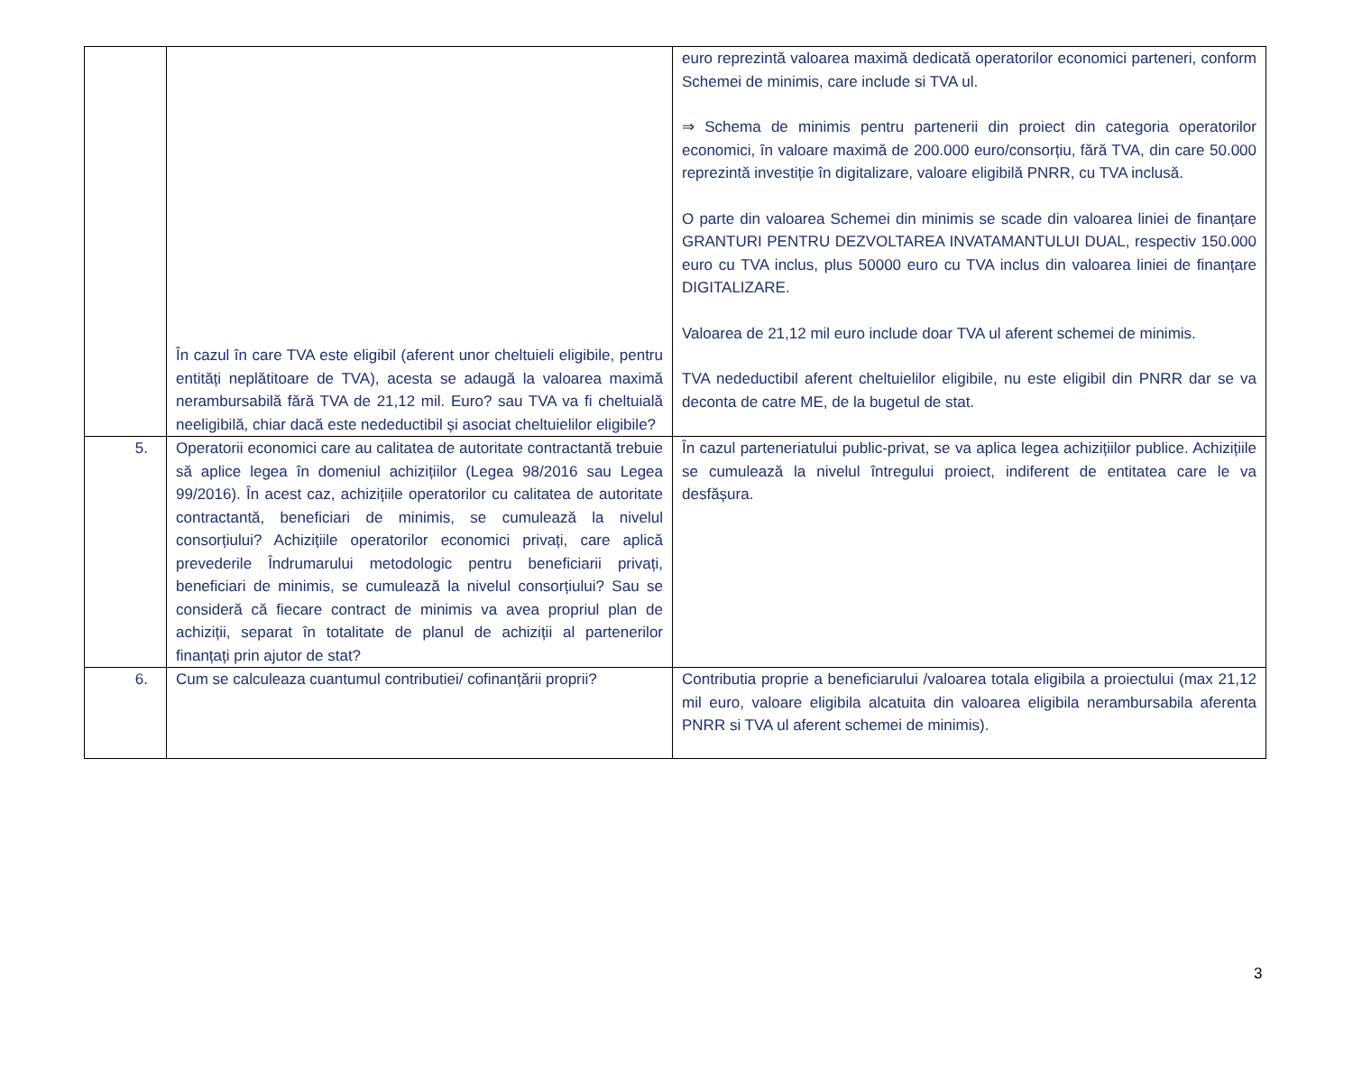| | În cazul în care TVA este eligibil (aferent unor cheltuieli eligibile, pentru entități neplătitoare de TVA), acesta se adaugă la valoarea maximă nerambursabilă fără TVA de 21,12 mil. Euro? sau TVA va fi cheltuială neeligibilă, chiar dacă este nedeductibil și asociat cheltuielilor eligibile? | euro reprezintă valoarea maximă dedicată operatorilor economici parteneri, conform Schemei de minimis, care include si TVA ul. ⇒ Schema de minimis pentru partenerii din proiect din categoria operatorilor economici, în valoare maximă de 200.000 euro/consorțiu, fără TVA, din care 50.000 reprezintă investiție în digitalizare, valoare eligibilă PNRR, cu TVA inclusă. O parte din valoarea Schemei din minimis se scade din valoarea liniei de finanțare GRANTURI PENTRU DEZVOLTAREA INVATAMANTULUI DUAL, respectiv 150.000 euro cu TVA inclus, plus 50000 euro cu TVA inclus din valoarea liniei de finanțare DIGITALIZARE. Valoarea de 21,12 mil euro include doar TVA ul aferent schemei de minimis. TVA nedeductibil aferent cheltuielilor eligibile, nu este eligibil din PNRR dar se va deconta de catre ME, de la bugetul de stat. |
| 5. | Operatorii economici care au calitatea de autoritate contractantă trebuie să aplice legea în domeniul achizițiilor (Legea 98/2016 sau Legea 99/2016). În acest caz, achizițiile operatorilor cu calitatea de autoritate contractantă, beneficiari de minimis, se cumulează la nivelul consorțiului? Achizițiile operatorilor economici privați, care aplică prevederile Îndrumarului metodologic pentru beneficiarii privați, beneficiari de minimis, se cumulează la nivelul consorțiului? Sau se consideră că fiecare contract de minimis va avea propriul plan de achiziții, separat în totalitate de planul de achiziții al partenerilor finanțați prin ajutor de stat? | În cazul parteneriatului public-privat, se va aplica legea achizițiilor publice. Achizițiile se cumulează la nivelul întregului proiect, indiferent de entitatea care le va desfășura. |
| 6. | Cum se calculeaza cuantumul contributiei/ cofinanțării proprii? | Contributia proprie a beneficiarului /valoarea totala eligibila a proiectului (max 21,12 mil euro, valoare eligibila alcatuita din valoarea eligibila nerambursabila aferenta PNRR si TVA ul aferent schemei de minimis). |
3